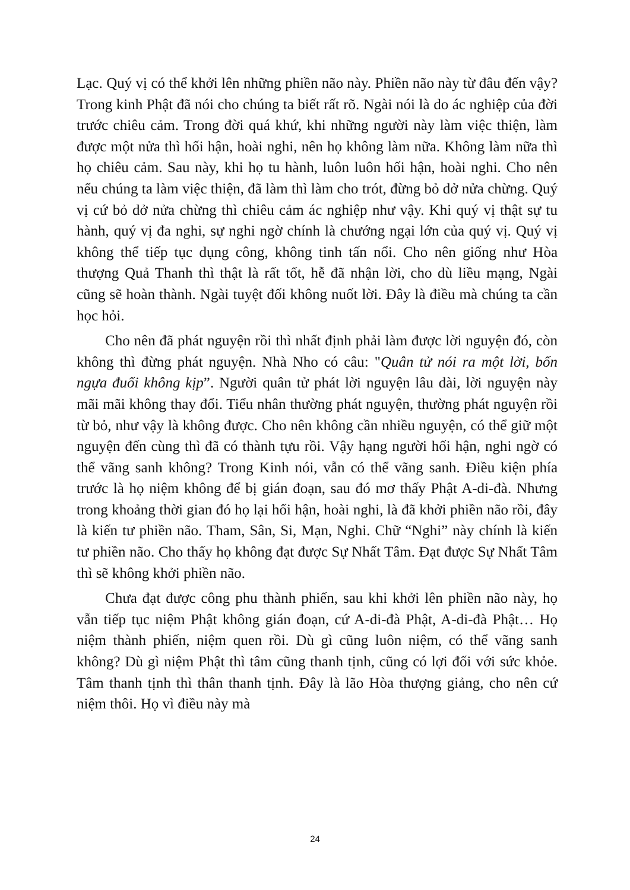Lạc. Quý vị có thể khởi lên những phiền não này. Phiền não này từ đâu đến vậy? Trong kinh Phật đã nói cho chúng ta biết rất rõ. Ngài nói là do ác nghiệp của đời trước chiêu cảm. Trong đời quá khứ, khi những người này làm việc thiện, làm được một nửa thì hối hận, hoài nghi, nên họ không làm nữa. Không làm nữa thì họ chiêu cảm. Sau này, khi họ tu hành, luôn luôn hối hận, hoài nghi. Cho nên nếu chúng ta làm việc thiện, đã làm thì làm cho trót, đừng bỏ dở nửa chừng. Quý vị cứ bỏ dở nửa chừng thì chiêu cảm ác nghiệp như vậy. Khi quý vị thật sự tu hành, quý vị đa nghi, sự nghi ngờ chính là chướng ngại lớn của quý vị. Quý vị không thể tiếp tục dụng công, không tinh tấn nổi. Cho nên giống như Hòa thượng Quả Thanh thì thật là rất tốt, hễ đã nhận lời, cho dù liều mạng, Ngài cũng sẽ hoàn thành. Ngài tuyệt đối không nuốt lời. Đây là điều mà chúng ta cần học hỏi.
Cho nên đã phát nguyện rồi thì nhất định phải làm được lời nguyện đó, còn không thì đừng phát nguyện. Nhà Nho có câu: "Quân tử nói ra một lời, bốn ngựa đuổi không kịp”. Người quân tử phát lời nguyện lâu dài, lời nguyện này mãi mãi không thay đổi. Tiểu nhân thường phát nguyện, thường phát nguyện rồi từ bỏ, như vậy là không được. Cho nên không cần nhiều nguyện, có thể giữ một nguyện đến cùng thì đã có thành tựu rồi. Vậy hạng người hối hận, nghi ngờ có thể vãng sanh không? Trong Kinh nói, vẫn có thể vãng sanh. Điều kiện phía trước là họ niệm không để bị gián đoạn, sau đó mơ thấy Phật A-di-đà. Nhưng trong khoảng thời gian đó họ lại hối hận, hoài nghi, là đã khởi phiền não rồi, đây là kiến tư phiền não. Tham, Sân, Si, Mạn, Nghi. Chữ “Nghi” này chính là kiến tư phiền não. Cho thấy họ không đạt được Sự Nhất Tâm. Đạt được Sự Nhất Tâm thì sẽ không khởi phiền não.
Chưa đạt được công phu thành phiến, sau khi khởi lên phiền não này, họ vẫn tiếp tục niệm Phật không gián đoạn, cứ A-di-đà Phật, A-di-đà Phật… Họ niệm thành phiến, niệm quen rồi. Dù gì cũng luôn niệm, có thể vãng sanh không? Dù gì niệm Phật thì tâm cũng thanh tịnh, cũng có lợi đối với sức khỏe. Tâm thanh tịnh thì thân thanh tịnh. Đây là lão Hòa thượng giảng, cho nên cứ niệm thôi. Họ vì điều này mà
24